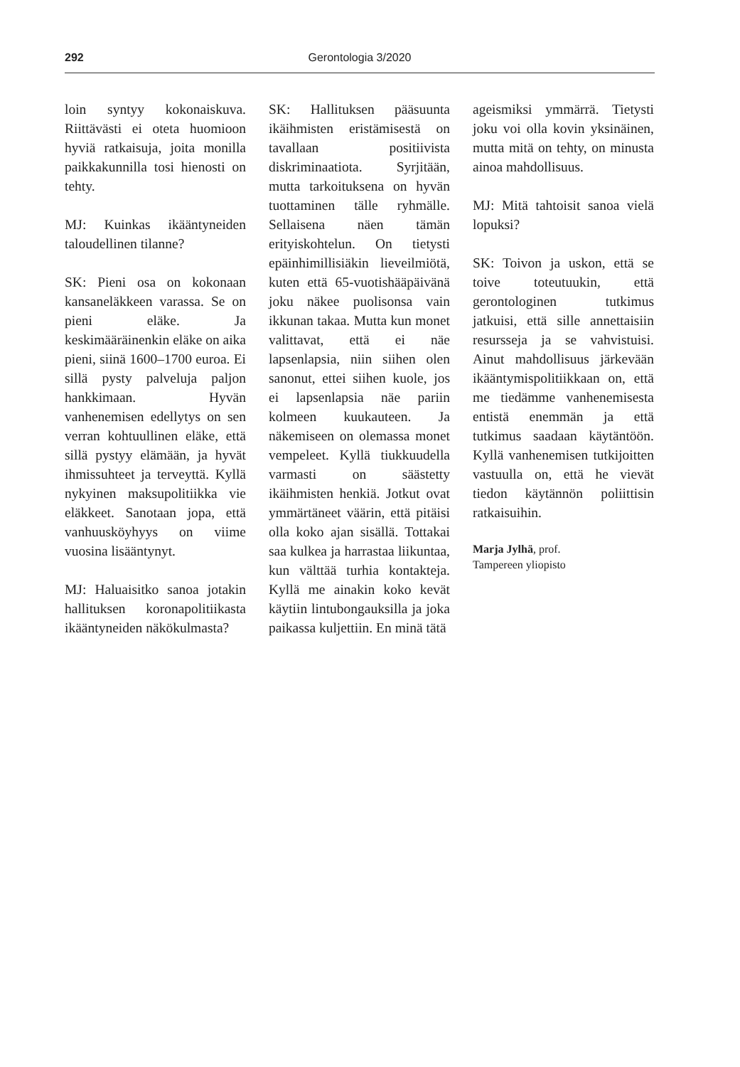292 Gerontologia 3/2020
loin syntyy kokonaiskuva. Riittävästi ei oteta huomioon hyviä ratkaisuja, joita monilla paikkakunnilla tosi hienosti on tehty.
MJ: Kuinkas ikääntyneiden taloudellinen tilanne?
SK: Pieni osa on kokonaan kansaneläkkeen varassa. Se on pieni eläke. Ja keskimääräinenkin eläke on aika pieni, siinä 1600–1700 euroa. Ei sillä pysty palveluja paljon hankkimaan. Hyvän vanhenemisen edellytys on sen verran kohtuullinen eläke, että sillä pystyy elämään, ja hyvät ihmissuhteet ja terveyttä. Kyllä nykyinen maksupolitiikka vie eläkkeet. Sanotaan jopa, että vanhuusköyhyys on viime vuosina lisääntynyt.
MJ: Haluaisitko sanoa jotakin hallituksen koronapolitiikasta ikääntyneiden näkökulmasta?
SK: Hallituksen pääsuunta ikäihmisten eristämisestä on tavallaan positiivista diskriminaatiota. Syrjitään, mutta tarkoituksena on hyvän tuottaminen tälle ryhmälle. Sellaisena näen tämän erityiskohtelun. On tietysti epäinhimillisiäkin lieveilmiötä, kuten että 65-vuotishääpäivänä joku näkee puolisonsa vain ikkunan takaa. Mutta kun monet valittavat, että ei näe lapsenlapsia, niin siihen olen sanonut, ettei siihen kuole, jos ei lapsenlapsia näe pariin kolmeen kuukauteen. Ja näkemiseen on olemassa monet vempeleet. Kyllä tiukkuudella varmasti on säästetty ikäihmisten henkiä. Jotkut ovat ymmärtäneet väärin, että pitäisi olla koko ajan sisällä. Tottakai saa kulkea ja harrastaa liikuntaa, kun välttää turhia kontakteja. Kyllä me ainakin koko kevät käytiin lintubongauksilla ja joka paikassa kuljettiin. En minä tätä
ageismiksi ymmärrä. Tietysti joku voi olla kovin yksinäinen, mutta mitä on tehty, on minusta ainoa mahdollisuus.
MJ: Mitä tahtoisit sanoa vielä lopuksi?
SK: Toivon ja uskon, että se toive toteutuukin, että gerontologinen tutkimus jatkuisi, että sille annettaisiin resursseja ja se vahvistuisi. Ainut mahdollisuus järkevään ikääntymispolitiikkaan on, että me tiedämme vanhenemisesta entistä enemmän ja että tutkimus saadaan käytäntöön. Kyllä vanhenemisen tutkijoitten vastuulla on, että he vievät tiedon käytännön poliittisin ratkaisuihin.
Marja Jylhä, prof.
Tampereen yliopisto